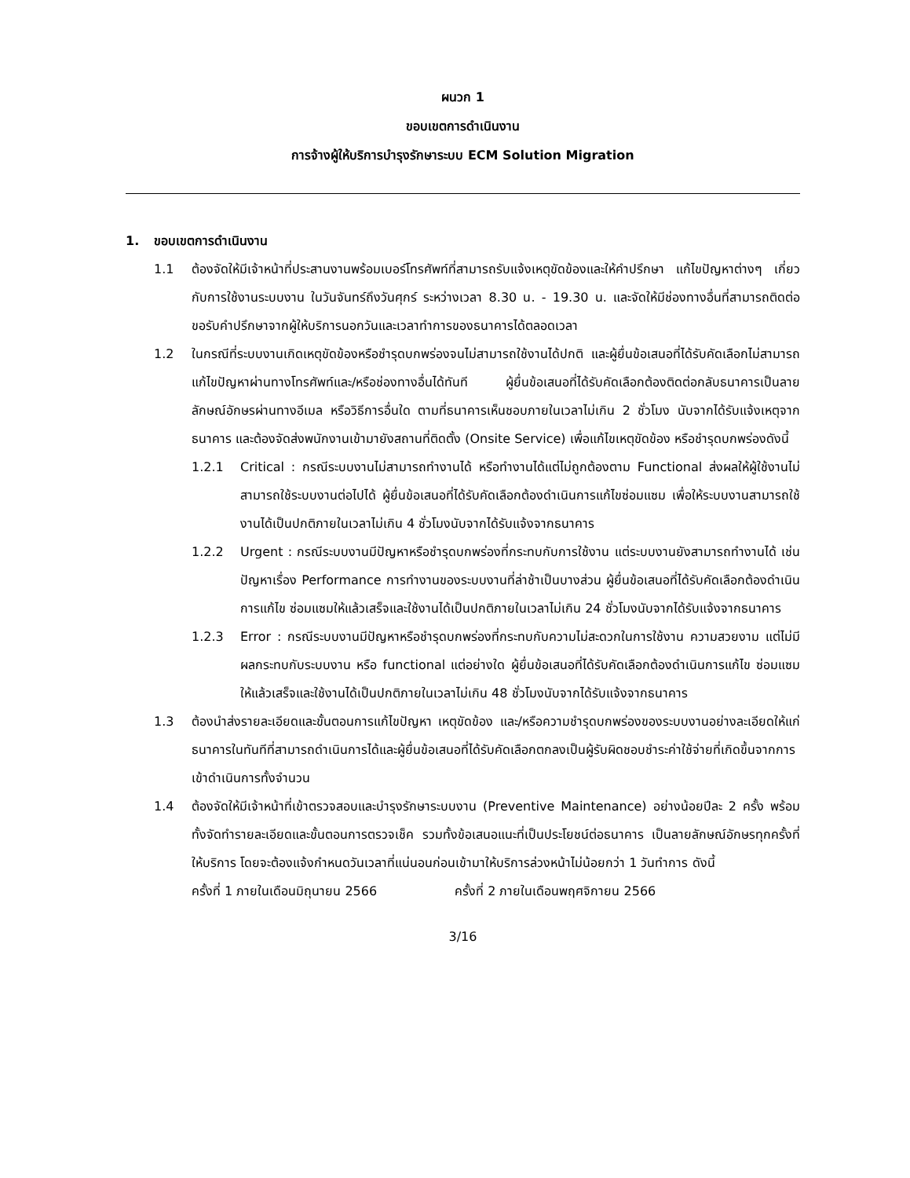ผนวก 1
ขอบเขตการดำเนินงาน
การจ้างผู้ให้บริการบำรุงรักษาระบบ ECM Solution Migration
1. ขอบเขตการดำเนินงาน
1.1 ต้องจัดให้มีเจ้าหน้าที่ประสานงานพร้อมเบอร์โทรศัพท์ที่สามารถรับแจ้งเหตุขัดข้องและให้คำปรึกษา แก้ไขปัญหาต่างๆ เกี่ยวกับการใช้งานระบบงาน ในวันจันทร์ถึงวันศุกร์ ระหว่างเวลา 8.30 น. - 19.30 น. และจัดให้มีช่องทางอื่นที่สามารถติดต่อขอรับคำปรึกษาจากผู้ให้บริการนอกวันและเวลาทำการของธนาคารได้ตลอดเวลา
1.2 ในกรณีที่ระบบงานเกิดเหตุขัดข้องหรือชำรุดบกพร่องจนไม่สามารถใช้งานได้ปกติ และผู้ยื่นข้อเสนอที่ได้รับคัดเลือกไม่สามารถแก้ไขปัญหาผ่านทางโทรศัพท์และ/หรือช่องทางอื่นได้ทันที ผู้ยื่นข้อเสนอที่ได้รับคัดเลือกต้องติดต่อกลับธนาคารเป็นลายลักษณ์อักษรผ่านทางอีเมล หรือวิธีการอื่นใด ตามที่ธนาคารเห็นชอบภายในเวลาไม่เกิน 2 ชั่วโมง นับจากได้รับแจ้งเหตุจากธนาคาร และต้องจัดส่งพนักงานเข้ามายังสถานที่ติดตั้ง (Onsite Service) เพื่อแก้ไขเหตุขัดข้อง หรือชำรุดบกพร่องดังนี้
1.2.1 Critical : กรณีระบบงานไม่สามารถทำงานได้ หรือทำงานได้แต่ไม่ถูกต้องตาม Functional ส่งผลให้ผู้ใช้งานไม่สามารถใช้ระบบงานต่อไปได้ ผู้ยื่นข้อเสนอที่ได้รับคัดเลือกต้องดำเนินการแก้ไขซ่อมแซม เพื่อให้ระบบงานสามารถใช้งานได้เป็นปกติภายในเวลาไม่เกิน 4 ชั่วโมงนับจากได้รับแจ้งจากธนาคาร
1.2.2 Urgent : กรณีระบบงานมีปัญหาหรือชำรุดบกพร่องที่กระทบกับการใช้งาน แต่ระบบงานยังสามารถทำงานได้ เช่น ปัญหาเรื่อง Performance การทำงานของระบบงานที่ล่าช้าเป็นบางส่วน ผู้ยื่นข้อเสนอที่ได้รับคัดเลือกต้องดำเนินการแก้ไข ซ่อมแซมให้แล้วเสร็จและใช้งานได้เป็นปกติภายในเวลาไม่เกิน 24 ชั่วโมงนับจากได้รับแจ้งจากธนาคาร
1.2.3 Error : กรณีระบบงานมีปัญหาหรือชำรุดบกพร่องที่กระทบกับความไม่สะดวกในการใช้งาน ความสวยงาม แต่ไม่มีผลกระทบกับระบบงาน หรือ functional แต่อย่างใด ผู้ยื่นข้อเสนอที่ได้รับคัดเลือกต้องดำเนินการแก้ไข ซ่อมแซมให้แล้วเสร็จและใช้งานได้เป็นปกติภายในเวลาไม่เกิน 48 ชั่วโมงนับจากได้รับแจ้งจากธนาคาร
1.3 ต้องนำส่งรายละเอียดและขั้นตอนการแก้ไขปัญหา เหตุขัดข้อง และ/หรือความชำรุดบกพร่องของระบบงานอย่างละเอียดให้แก่ธนาคารในทันทีที่สามารถดำเนินการได้และผู้ยื่นข้อเสนอที่ได้รับคัดเลือกตกลงเป็นผู้รับผิดชอบชำระค่าใช้จ่ายที่เกิดขึ้นจากการเข้าดำเนินการทั้งจำนวน
1.4 ต้องจัดให้มีเจ้าหน้าที่เข้าตรวจสอบและบำรุงรักษาระบบงาน (Preventive Maintenance) อย่างน้อยปีละ 2 ครั้ง พร้อมทั้งจัดทำรายละเอียดและขั้นตอนการตรวจเช็ค รวมทั้งข้อเสนอแนะที่เป็นประโยชน์ต่อธนาคาร เป็นลายลักษณ์อักษรทุกครั้งที่ให้บริการ โดยจะต้องแจ้งกำหนดวันเวลาที่แน่นอนก่อนเข้ามาให้บริการล่วงหน้าไม่น้อยกว่า 1 วันทำการ ดังนี้
ครั้งที่ 1 ภายในเดือนมิถุนายน 2566 ครั้งที่ 2 ภายในเดือนพฤศจิกายน 2566
3/16